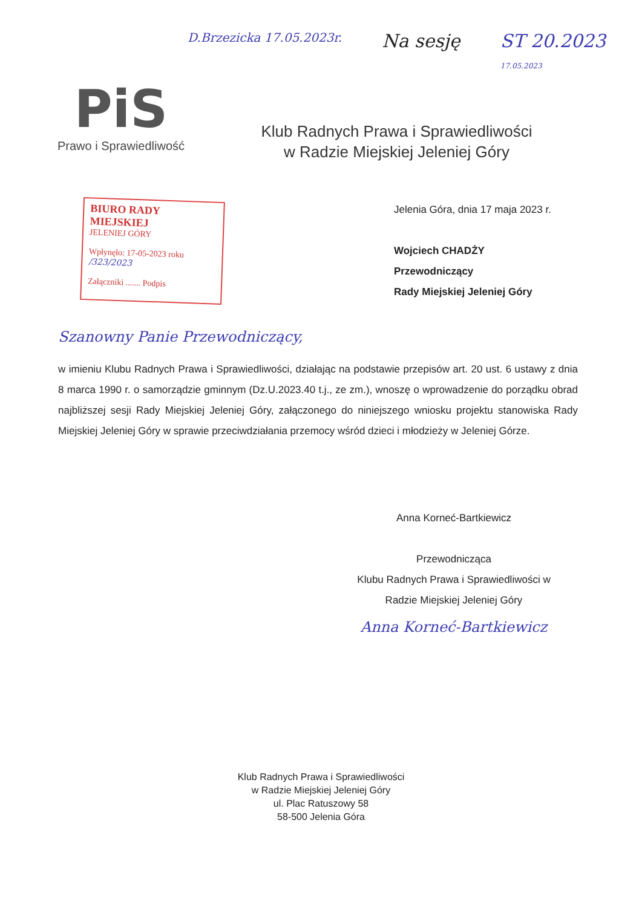PiS
Prawo i Sprawiedliwość
D.Brzezicka 17.05.2023r. Na sesję ST 20.2023
17.05.2023
Klub Radnych Prawa i Sprawiedliwości
w Radzie Miejskiej Jeleniej Góry
BIURO RADY MIEJSKIEJ
JELENIEJ GÓRY
Wpłynęło: 17-05-2023 roku /323/2023
Załączniki ....... Podpis
Jelenia Góra, dnia 17 maja 2023 r.
Wojciech CHADŻY
Przewodniczący
Rady Miejskiej Jeleniej Góry
Szanowny Panie Przewodniczący,
w imieniu Klubu Radnych Prawa i Sprawiedliwości, działając na podstawie przepisów art. 20 ust. 6 ustawy z dnia 8 marca 1990 r. o samorządzie gminnym (Dz.U.2023.40 t.j., ze zm.), wnoszę o wprowadzenie do porządku obrad najbliższej sesji Rady Miejskiej Jeleniej Góry, załączonego do niniejszego wniosku projektu stanowiska Rady Miejskiej Jeleniej Góry w sprawie przeciwdziałania przemocy wśród dzieci i młodzieży w Jeleniej Górze.
Anna Korneć-Bartkiewicz
Przewodnicząca
Klubu Radnych Prawa i Sprawiedliwości w
Radzie Miejskiej Jeleniej Góry
Anna Korneć-Bartkiewicz
Klub Radnych Prawa i Sprawiedliwości
w Radzie Miejskiej Jeleniej Góry
ul. Plac Ratuszowy 58
58-500 Jelenia Góra